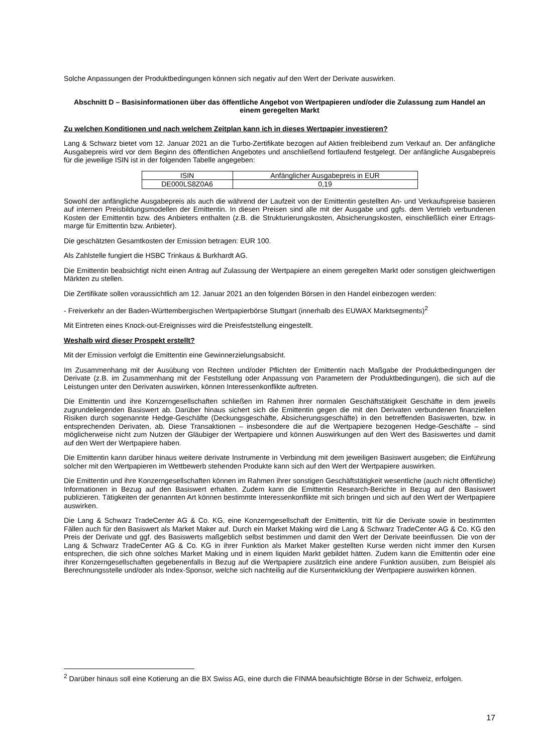Solche Anpassungen der Produktbedingungen können sich negativ auf den Wert der Derivate auswirken.
Abschnitt D – Basisinformationen über das öffentliche Angebot von Wertpapieren und/oder die Zulassung zum Handel an einem geregelten Markt
Zu welchen Konditionen und nach welchem Zeitplan kann ich in dieses Wertpapier investieren?
Lang & Schwarz bietet vom 12. Januar 2021 an die Turbo-Zertifikate bezogen auf Aktien freibleibend zum Verkauf an. Der anfängliche Ausgabepreis wird vor dem Beginn des öffentlichen Angebotes und anschließend fortlaufend festgelegt. Der anfängliche Ausgabepreis für die jeweilige ISIN ist in der folgenden Tabelle angegeben:
| ISIN | Anfänglicher Ausgabepreis in EUR |
| DE000LS8Z0A6 | 0,19 |
Sowohl der anfängliche Ausgabepreis als auch die während der Laufzeit von der Emittentin gestellten An- und Verkaufspreise basieren auf internen Preisbildungsmodellen der Emittentin. In diesen Preisen sind alle mit der Ausgabe und ggfs. dem Vertrieb verbundenen Kosten der Emittentin bzw. des Anbieters enthalten (z.B. die Strukturierungskosten, Absicherungskosten, einschließlich einer Ertrags-marge für Emittentin bzw. Anbieter).
Die geschätzten Gesamtkosten der Emission betragen: EUR 100.
Als Zahlstelle fungiert die HSBC Trinkaus & Burkhardt AG.
Die Emittentin beabsichtigt nicht einen Antrag auf Zulassung der Wertpapiere an einem geregelten Markt oder sonstigen gleichwertigen Märkten zu stellen.
Die Zertifikate sollen voraussichtlich am 12. Januar 2021 an den folgenden Börsen in den Handel einbezogen werden:
- Freiverkehr an der Baden-Württembergischen Wertpapierbörse Stuttgart (innerhalb des EUWAX Marktsegments)<sup>2</sup>
Mit Eintreten eines Knock-out-Ereignisses wird die Preisfeststellung eingestellt.
Weshalb wird dieser Prospekt erstellt?
Mit der Emission verfolgt die Emittentin eine Gewinnerzielungsabsicht.
Im Zusammenhang mit der Ausübung von Rechten und/oder Pflichten der Emittentin nach Maßgabe der Produktbedingungen der Derivate (z.B. im Zusammenhang mit der Feststellung oder Anpassung von Parametern der Produktbedingungen), die sich auf die Leistungen unter den Derivaten auswirken, können Interessenkonflikte auftreten.
Die Emittentin und ihre Konzerngesellschaften schließen im Rahmen ihrer normalen Geschäftstätigkeit Geschäfte in dem jeweils zugrundeliegenden Basiswert ab. Darüber hinaus sichert sich die Emittentin gegen die mit den Derivaten verbundenen finanziellen Risiken durch sogenannte Hedge-Geschäfte (Deckungsgeschäfte, Absicherungsgeschäfte) in den betreffenden Basiswerten, bzw. in entsprechenden Derivaten, ab. Diese Transaktionen – insbesondere die auf die Wertpapiere bezogenen Hedge-Geschäfte – sind möglicherweise nicht zum Nutzen der Gläubiger der Wertpapiere und können Auswirkungen auf den Wert des Basiswertes und damit auf den Wert der Wertpapiere haben.
Die Emittentin kann darüber hinaus weitere derivate Instrumente in Verbindung mit dem jeweiligen Basiswert ausgeben; die Einführung solcher mit den Wertpapieren im Wettbewerb stehenden Produkte kann sich auf den Wert der Wertpapiere auswirken.
Die Emittentin und ihre Konzerngesellschaften können im Rahmen ihrer sonstigen Geschäftstätigkeit wesentliche (auch nicht öffentliche) Informationen in Bezug auf den Basiswert erhalten. Zudem kann die Emittentin Research-Berichte in Bezug auf den Basiswert publizieren. Tätigkeiten der genannten Art können bestimmte Interessenkonflikte mit sich bringen und sich auf den Wert der Wertpapiere auswirken.
Die Lang & Schwarz TradeCenter AG & Co. KG, eine Konzerngesellschaft der Emittentin, tritt für die Derivate sowie in bestimmten Fällen auch für den Basiswert als Market Maker auf. Durch ein Market Making wird die Lang & Schwarz TradeCenter AG & Co. KG den Preis der Derivate und ggf. des Basiswerts maßgeblich selbst bestimmen und damit den Wert der Derivate beeinflussen. Die von der Lang & Schwarz TradeCenter AG & Co. KG in ihrer Funktion als Market Maker gestellten Kurse werden nicht immer den Kursen entsprechen, die sich ohne solches Market Making und in einem liquiden Markt gebildet hätten. Zudem kann die Emittentin oder eine ihrer Konzerngesellschaften gegebenenfalls in Bezug auf die Wertpapiere zusätzlich eine andere Funktion ausüben, zum Beispiel als Berechnungsstelle und/oder als Index-Sponsor, welche sich nachteilig auf die Kursentwicklung der Wertpapiere auswirken können.
<sup>2</sup> Darüber hinaus soll eine Kotierung an die BX Swiss AG, eine durch die FINMA beaufsichtigte Börse in der Schweiz, erfolgen.
17